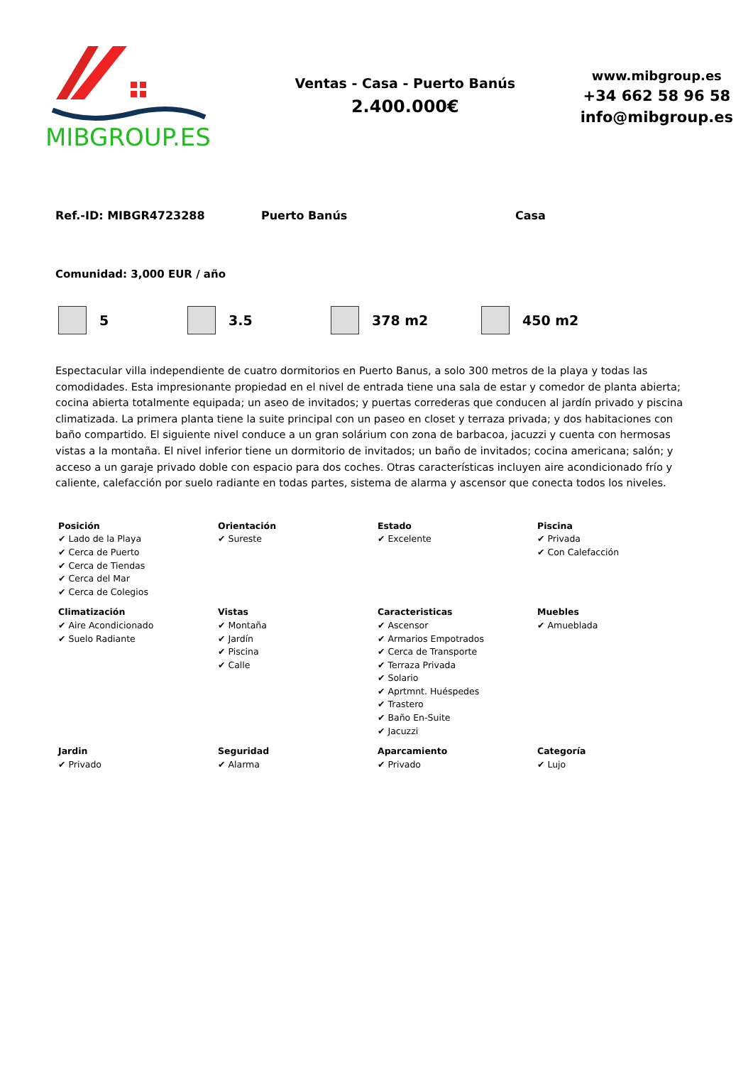MIBGROUP.ES
Ventas - Casa - Puerto Banús
2.400.000€
www.mibgroup.es
+34 662 58 96 58
info@mibgroup.es
Ref.-ID: MIBGR4723288 Puerto Banús Casa
Comunidad: 3,000 EUR / año
5 3.5 378 m2 450 m2
Espectacular villa independiente de cuatro dormitorios en Puerto Banus, a solo 300 metros de la playa y todas las comodidades. Esta impresionante propiedad en el nivel de entrada tiene una sala de estar y comedor de planta abierta; cocina abierta totalmente equipada; un aseo de invitados; y puertas correderas que conducen al jardín privado y piscina climatizada. La primera planta tiene la suite principal con un paseo en closet y terraza privada; y dos habitaciones con baño compartido. El siguiente nivel conduce a un gran solárium con zona de barbacoa, jacuzzi y cuenta con hermosas vistas a la montaña. El nivel inferior tiene un dormitorio de invitados; un baño de invitados; cocina americana; salón; y acceso a un garaje privado doble con espacio para dos coches. Otras características incluyen aire acondicionado frío y caliente, calefacción por suelo radiante en todas partes, sistema de alarma y ascensor que conecta todos los niveles.
| Posición ✔ Lado de la Playa ✔ Cerca de Puerto ✔ Cerca de Tiendas ✔ Cerca del Mar ✔ Cerca de Colegios | Orientación ✔ Sureste | Estado ✔ Excelente | Piscina ✔ Privada ✔ Con Calefacción |
| Climatización ✔ Aire Acondicionado ✔ Suelo Radiante | Vistas ✔ Montaña ✔ Jardín ✔ Piscina ✔ Calle | Caracteristicas ✔ Ascensor ✔ Armarios Empotrados ✔ Cerca de Transporte ✔ Terraza Privada ✔ Solario ✔ Aprtmnt. Huéspedes ✔ Trastero ✔ Baño En-Suite ✔ Jacuzzi | Muebles ✔ Amueblada |
| Jardin ✔ Privado | Seguridad ✔ Alarma | Aparcamiento ✔ Privado | Categoría ✔ Lujo |